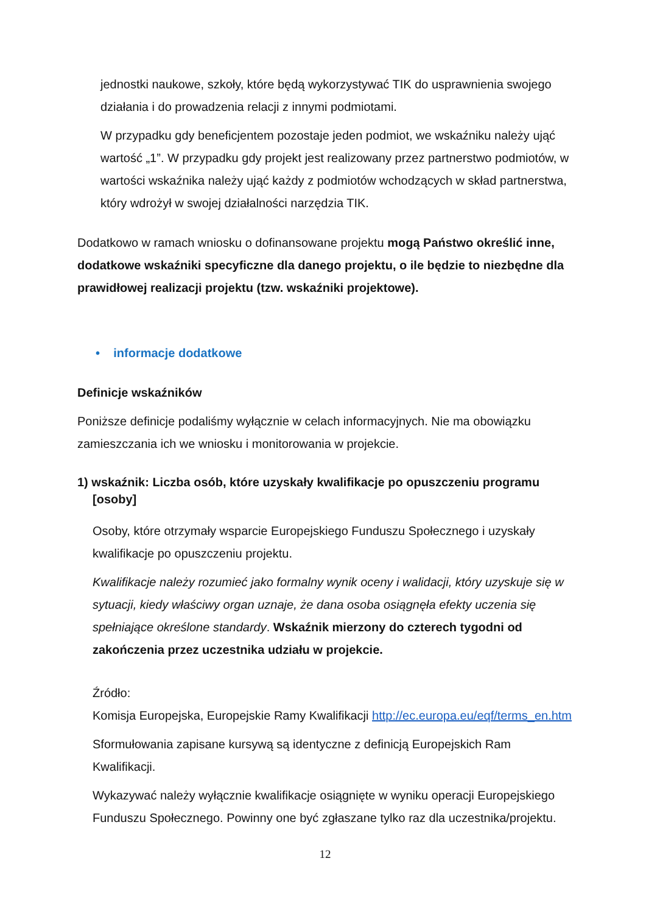jednostki naukowe, szkoły, które będą wykorzystywać TIK do usprawnienia swojego działania i do prowadzenia relacji z innymi podmiotami.
W przypadku gdy beneficjentem pozostaje jeden podmiot, we wskaźniku należy ująć wartość „1”. W przypadku gdy projekt jest realizowany przez partnerstwo podmiotów, w wartości wskaźnika należy ująć każdy z podmiotów wchodzących w skład partnerstwa, który wdrożył w swojej działalności narzędzia TIK.
Dodatkowo w ramach wniosku o dofinansowane projektu mogą Państwo określić inne, dodatkowe wskaźniki specyficzne dla danego projektu, o ile będzie to niezbędne dla prawidłowej realizacji projektu (tzw. wskaźniki projektowe).
• informacje dodatkowe
Definicje wskaźników
Poniższe definicje podaliśmy wyłącznie w celach informacyjnych. Nie ma obowiązku zamieszczania ich we wniosku i monitorowania w projekcie.
1) wskaźnik: Liczba osób, które uzyskały kwalifikacje po opuszczeniu programu [osoby]
Osoby, które otrzymały wsparcie Europejskiego Funduszu Społecznego i uzyskały kwalifikacje po opuszczeniu projektu.
Kwalifikacje należy rozumieć jako formalny wynik oceny i walidacji, który uzyskuje się w sytuacji, kiedy właściwy organ uznaje, że dana osoba osiągnęła efekty uczenia się spełniające określone standardy. Wskaźnik mierzony do czterech tygodni od zakończenia przez uczestnika udziału w projekcie.
Źródło:
Komisja Europejska, Europejskie Ramy Kwalifikacji http://ec.europa.eu/eqf/terms_en.htm
Sformułowania zapisane kursywą są identyczne z definicją Europejskich Ram Kwalifikacji.
Wykazywać należy wyłącznie kwalifikacje osiągnięte w wyniku operacji Europejskiego Funduszu Społecznego. Powinny one być zgłaszane tylko raz dla uczestnika/projektu.
12